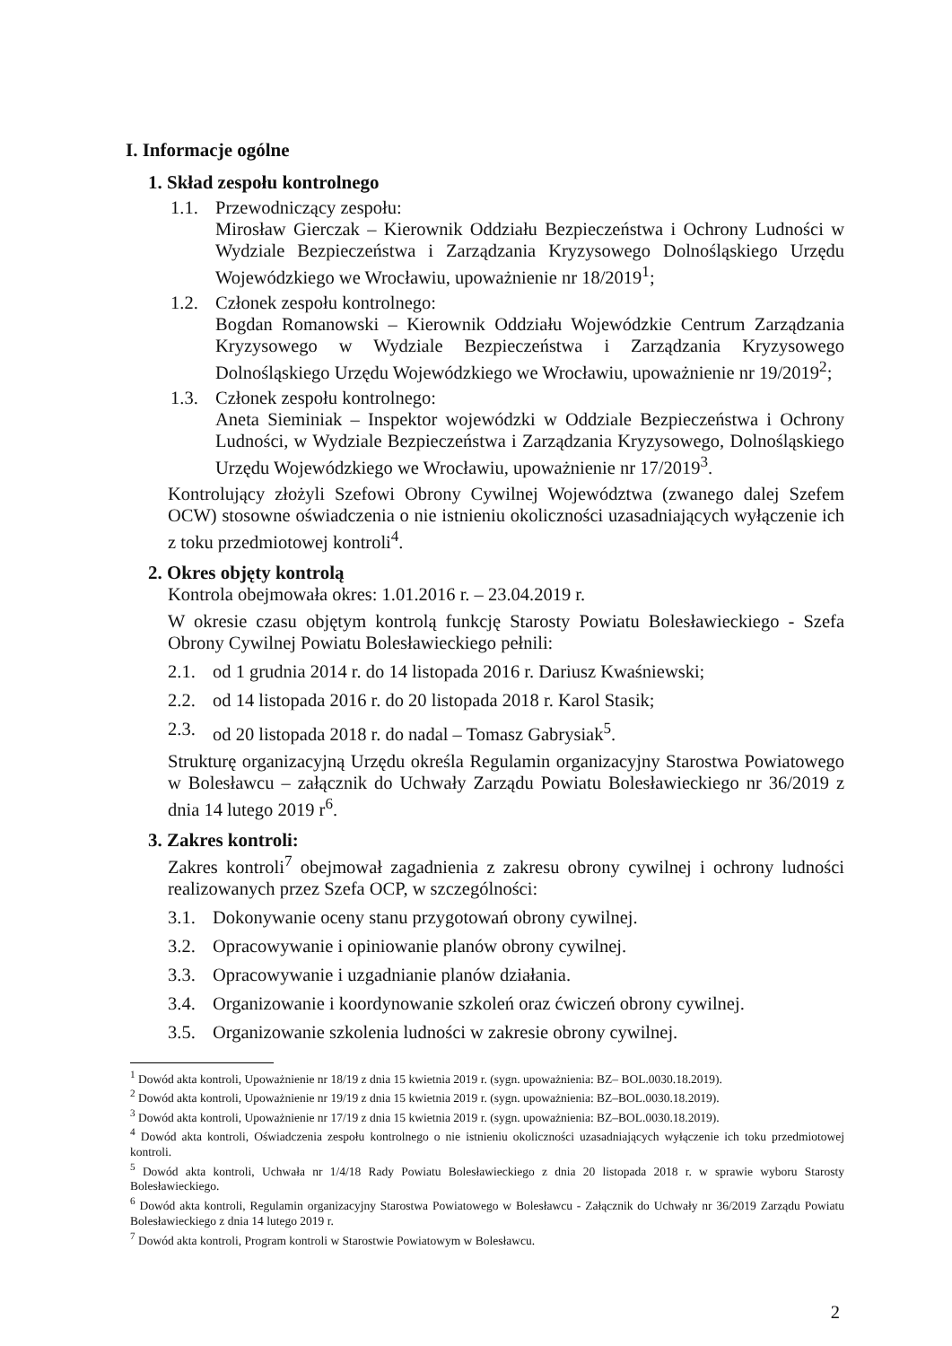I. Informacje ogólne
1. Skład zespołu kontrolnego
1.1. Przewodniczący zespołu:
Mirosław Gierczak – Kierownik Oddziału Bezpieczeństwa i Ochrony Ludności w Wydziale Bezpieczeństwa i Zarządzania Kryzysowego Dolnośląskiego Urzędu Wojewódzkiego we Wrocławiu, upoważnienie nr 18/2019<sup>1</sup>;
1.2. Członek zespołu kontrolnego:
Bogdan Romanowski – Kierownik Oddziału Wojewódzkie Centrum Zarządzania Kryzysowego w Wydziale Bezpieczeństwa i Zarządzania Kryzysowego Dolnośląskiego Urzędu Wojewódzkiego we Wrocławiu, upoważnienie nr 19/2019<sup>2</sup>;
1.3. Członek zespołu kontrolnego:
Aneta Sieminiak – Inspektor wojewódzki w Oddziale Bezpieczeństwa i Ochrony Ludności, w Wydziale Bezpieczeństwa i Zarządzania Kryzysowego, Dolnośląskiego Urzędu Wojewódzkiego we Wrocławiu, upoważnienie nr 17/2019<sup>3</sup>.
Kontrolujący złożyli Szefowi Obrony Cywilnej Województwa (zwanego dalej Szefem OCW) stosowne oświadczenia o nie istnieniu okoliczności uzasadniających wyłączenie ich z toku przedmiotowej kontroli<sup>4</sup>.
2. Okres objęty kontrolą
Kontrola obejmowała okres: 1.01.2016 r. – 23.04.2019 r.
W okresie czasu objętym kontrolą funkcję Starosty Powiatu Bolesławieckiego - Szefa Obrony Cywilnej Powiatu Bolesławieckiego pełnili:
2.1. od 1 grudnia 2014 r. do 14 listopada 2016 r. Dariusz Kwaśniewski;
2.2. od 14 listopada 2016 r. do 20 listopada 2018 r. Karol Stasik;
2.3. od 20 listopada 2018 r. do nadal – Tomasz Gabrysiak<sup>5</sup>.
Strukturę organizacyjną Urzędu określa Regulamin organizacyjny Starostwa Powiatowego w Bolesławcu – załącznik do Uchwały Zarządu Powiatu Bolesławieckiego nr 36/2019 z dnia 14 lutego 2019 r<sup>6</sup>.
3. Zakres kontroli:
Zakres kontroli<sup>7</sup> obejmował zagadnienia z zakresu obrony cywilnej i ochrony ludności realizowanych przez Szefa OCP, w szczególności:
3.1. Dokonywanie oceny stanu przygotowań obrony cywilnej.
3.2. Opracowywanie i opiniowanie planów obrony cywilnej.
3.3. Opracowywanie i uzgadnianie planów działania.
3.4. Organizowanie i koordynowanie szkoleń oraz ćwiczeń obrony cywilnej.
3.5. Organizowanie szkolenia ludności w zakresie obrony cywilnej.
<sup>1</sup> Dowód akta kontroli, Upoważnienie nr 18/19 z dnia 15 kwietnia 2019 r. (sygn. upoważnienia: BZ– BOL.0030.18.2019).
<sup>2</sup> Dowód akta kontroli, Upoważnienie nr 19/19 z dnia 15 kwietnia 2019 r. (sygn. upoważnienia: BZ–BOL.0030.18.2019).
<sup>3</sup> Dowód akta kontroli, Upoważnienie nr 17/19 z dnia 15 kwietnia 2019 r. (sygn. upoważnienia: BZ–BOL.0030.18.2019).
<sup>4</sup> Dowód akta kontroli, Oświadczenia zespołu kontrolnego o nie istnieniu okoliczności uzasadniających wyłączenie ich toku przedmiotowej kontroli.
<sup>5</sup> Dowód akta kontroli, Uchwała nr 1/4/18 Rady Powiatu Bolesławieckiego z dnia 20 listopada 2018 r. w sprawie wyboru Starosty Bolesławieckiego.
<sup>6</sup> Dowód akta kontroli, Regulamin organizacyjny Starostwa Powiatowego w Bolesławcu - Załącznik do Uchwały nr 36/2019 Zarządu Powiatu Bolesławieckiego z dnia 14 lutego 2019 r.
<sup>7</sup> Dowód akta kontroli, Program kontroli w Starostwie Powiatowym w Bolesławcu.
2